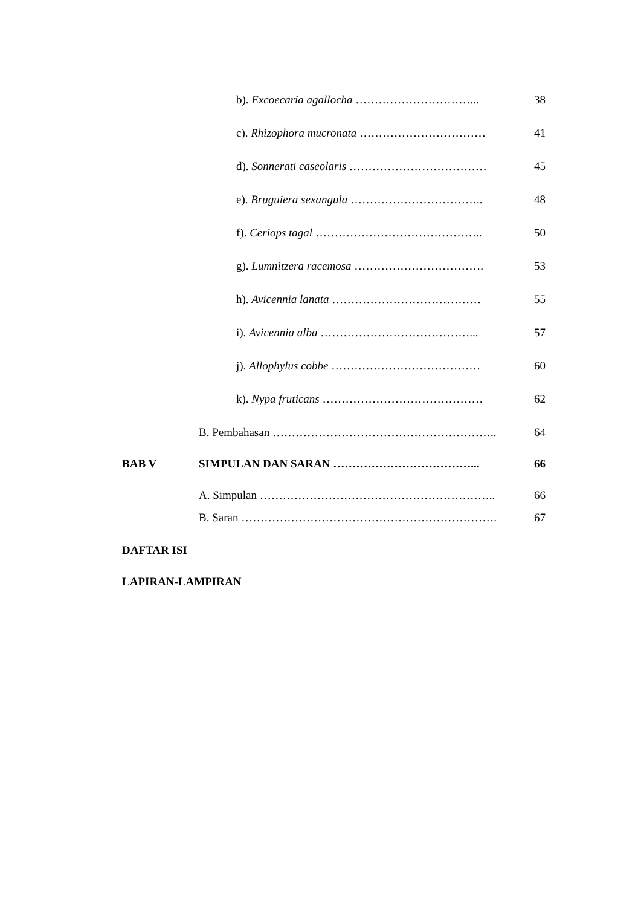b). Excoecaria agallocha …………………………... 38
c). Rhizophora mucronata …………………………… 41
d). Sonnerati caseolaris ……………………………… 45
e). Bruguiera sexangula …………………………….. 48
f). Ceriops tagal …………………………………….. 50
g). Lumnitzera racemosa ……………………………. 53
h). Avicennia lanata ………………………………… 55
i). Avicennia alba …………………………………... 57
j). Allophylus cobbe ………………………………… 60
k). Nypa fruticans …………………………………… 62
B. Pembahasan ………………………………………………….. 64
BAB V SIMPULAN DAN SARAN ………………………………... 66
A. Simpulan …………………………………………………….. 66
B. Saran …………………………………………………………. 67
DAFTAR ISI
LAPIRAN-LAMPIRAN